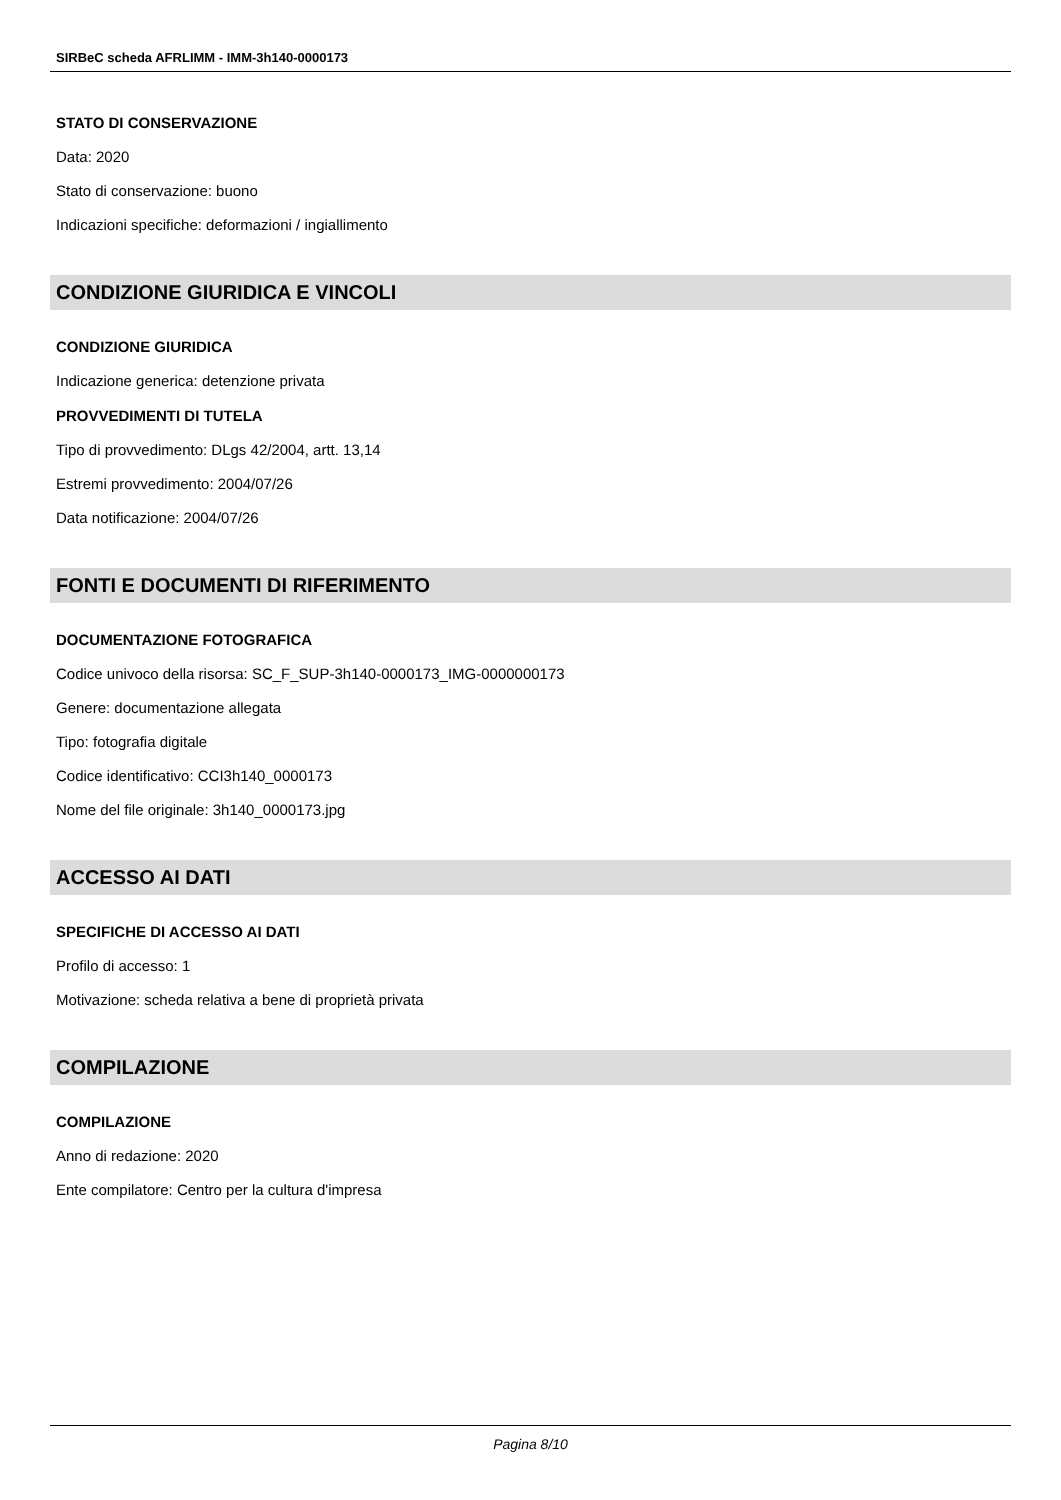SIRBeC scheda AFRLIMM - IMM-3h140-0000173
STATO DI CONSERVAZIONE
Data: 2020
Stato di conservazione: buono
Indicazioni specifiche: deformazioni / ingiallimento
CONDIZIONE GIURIDICA E VINCOLI
CONDIZIONE GIURIDICA
Indicazione generica: detenzione privata
PROVVEDIMENTI DI TUTELA
Tipo di provvedimento: DLgs 42/2004, artt. 13,14
Estremi provvedimento: 2004/07/26
Data notificazione: 2004/07/26
FONTI E DOCUMENTI DI RIFERIMENTO
DOCUMENTAZIONE FOTOGRAFICA
Codice univoco della risorsa: SC_F_SUP-3h140-0000173_IMG-0000000173
Genere: documentazione allegata
Tipo: fotografia digitale
Codice identificativo: CCI3h140_0000173
Nome del file originale: 3h140_0000173.jpg
ACCESSO AI DATI
SPECIFICHE DI ACCESSO AI DATI
Profilo di accesso: 1
Motivazione: scheda relativa a bene di proprietà privata
COMPILAZIONE
COMPILAZIONE
Anno di redazione: 2020
Ente compilatore: Centro per la cultura d'impresa
Pagina 8/10